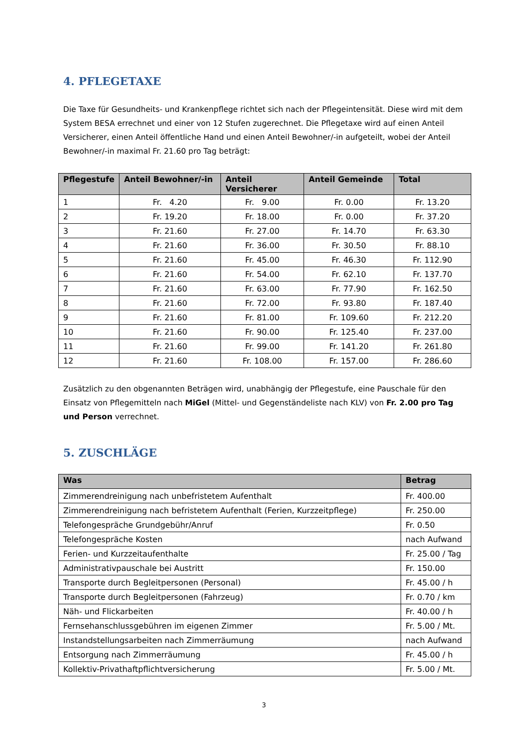4. PFLEGETAXE
Die Taxe für Gesundheits- und Krankenpflege richtet sich nach der Pflegeintensität. Diese wird mit dem System BESA errechnet und einer von 12 Stufen zugerechnet. Die Pflegetaxe wird auf einen Anteil Versicherer, einen Anteil öffentliche Hand und einen Anteil Bewohner/-in aufgeteilt, wobei der Anteil Bewohner/-in maximal Fr. 21.60 pro Tag beträgt:
| Pflegestufe | Anteil Bewohner/-in | Anteil Versicherer | Anteil Gemeinde | Total |
| --- | --- | --- | --- | --- |
| 1 | Fr. 4.20 | Fr. 9.00 | Fr. 0.00 | Fr. 13.20 |
| 2 | Fr. 19.20 | Fr. 18.00 | Fr. 0.00 | Fr. 37.20 |
| 3 | Fr. 21.60 | Fr. 27.00 | Fr. 14.70 | Fr. 63.30 |
| 4 | Fr. 21.60 | Fr. 36.00 | Fr. 30.50 | Fr. 88.10 |
| 5 | Fr. 21.60 | Fr. 45.00 | Fr. 46.30 | Fr. 112.90 |
| 6 | Fr. 21.60 | Fr. 54.00 | Fr. 62.10 | Fr. 137.70 |
| 7 | Fr. 21.60 | Fr. 63.00 | Fr. 77.90 | Fr. 162.50 |
| 8 | Fr. 21.60 | Fr. 72.00 | Fr. 93.80 | Fr. 187.40 |
| 9 | Fr. 21.60 | Fr. 81.00 | Fr. 109.60 | Fr. 212.20 |
| 10 | Fr. 21.60 | Fr. 90.00 | Fr. 125.40 | Fr. 237.00 |
| 11 | Fr. 21.60 | Fr. 99.00 | Fr. 141.20 | Fr. 261.80 |
| 12 | Fr. 21.60 | Fr. 108.00 | Fr. 157.00 | Fr. 286.60 |
Zusätzlich zu den obgenannten Beträgen wird, unabhängig der Pflegestufe, eine Pauschale für den Einsatz von Pflegemitteln nach MiGel (Mittel- und Gegenständeliste nach KLV) von Fr. 2.00 pro Tag und Person verrechnet.
5. ZUSCHLÄGE
| Was | Betrag |
| --- | --- |
| Zimmerendreinigung nach unbefristetem Aufenthalt | Fr. 400.00 |
| Zimmerendreinigung nach befristetem Aufenthalt (Ferien, Kurzzeitpflege) | Fr. 250.00 |
| Telefongespräche Grundgebühr/Anruf | Fr. 0.50 |
| Telefongespräche Kosten | nach Aufwand |
| Ferien- und Kurzzeitaufenthalte | Fr. 25.00 / Tag |
| Administrativpauschale bei Austritt | Fr. 150.00 |
| Transporte durch Begleitpersonen (Personal) | Fr. 45.00 / h |
| Transporte durch Begleitpersonen (Fahrzeug) | Fr. 0.70 / km |
| Näh- und Flickarbeiten | Fr. 40.00 / h |
| Fernsehanschlussgebühren im eigenen Zimmer | Fr. 5.00 / Mt. |
| Instandstellungsarbeiten nach Zimmerräumung | nach Aufwand |
| Entsorgung nach Zimmerräumung | Fr. 45.00 / h |
| Kollektiv-Privathaftpflichtversicherung | Fr. 5.00 / Mt. |
3